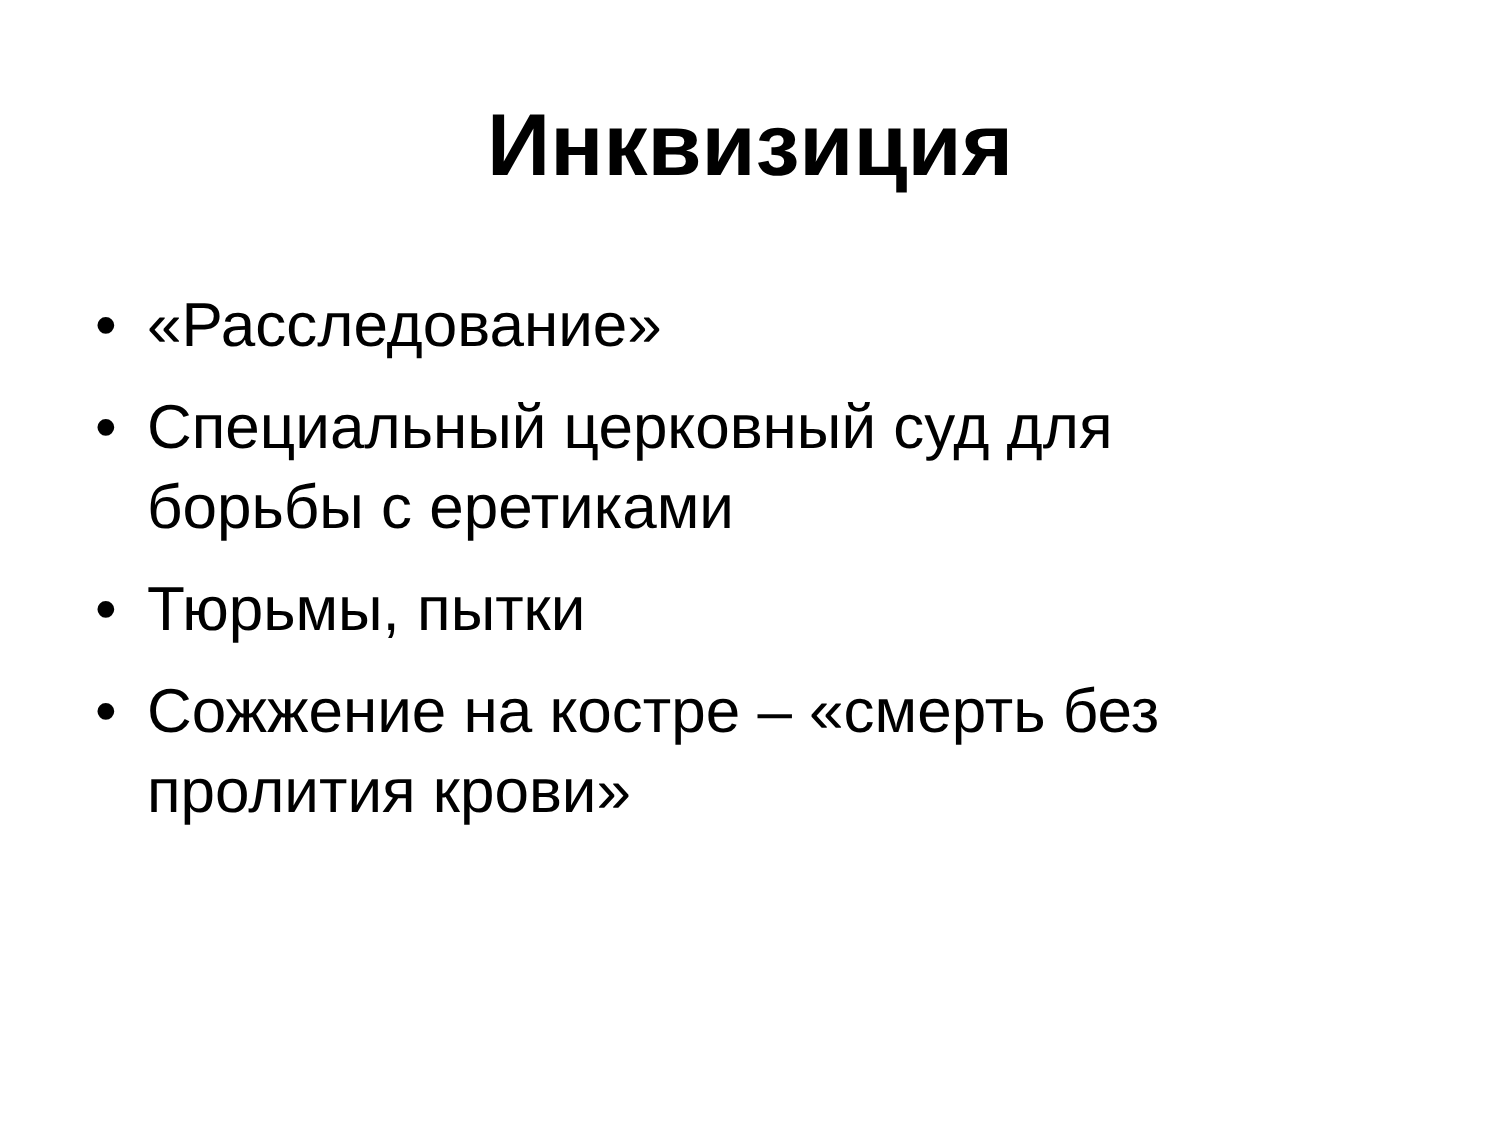Инквизиция
• «Расследование»
• Специальный церковный суд для борьбы с еретиками
• Тюрьмы, пытки
• Сожжение на костре – «смерть без пролития крови»